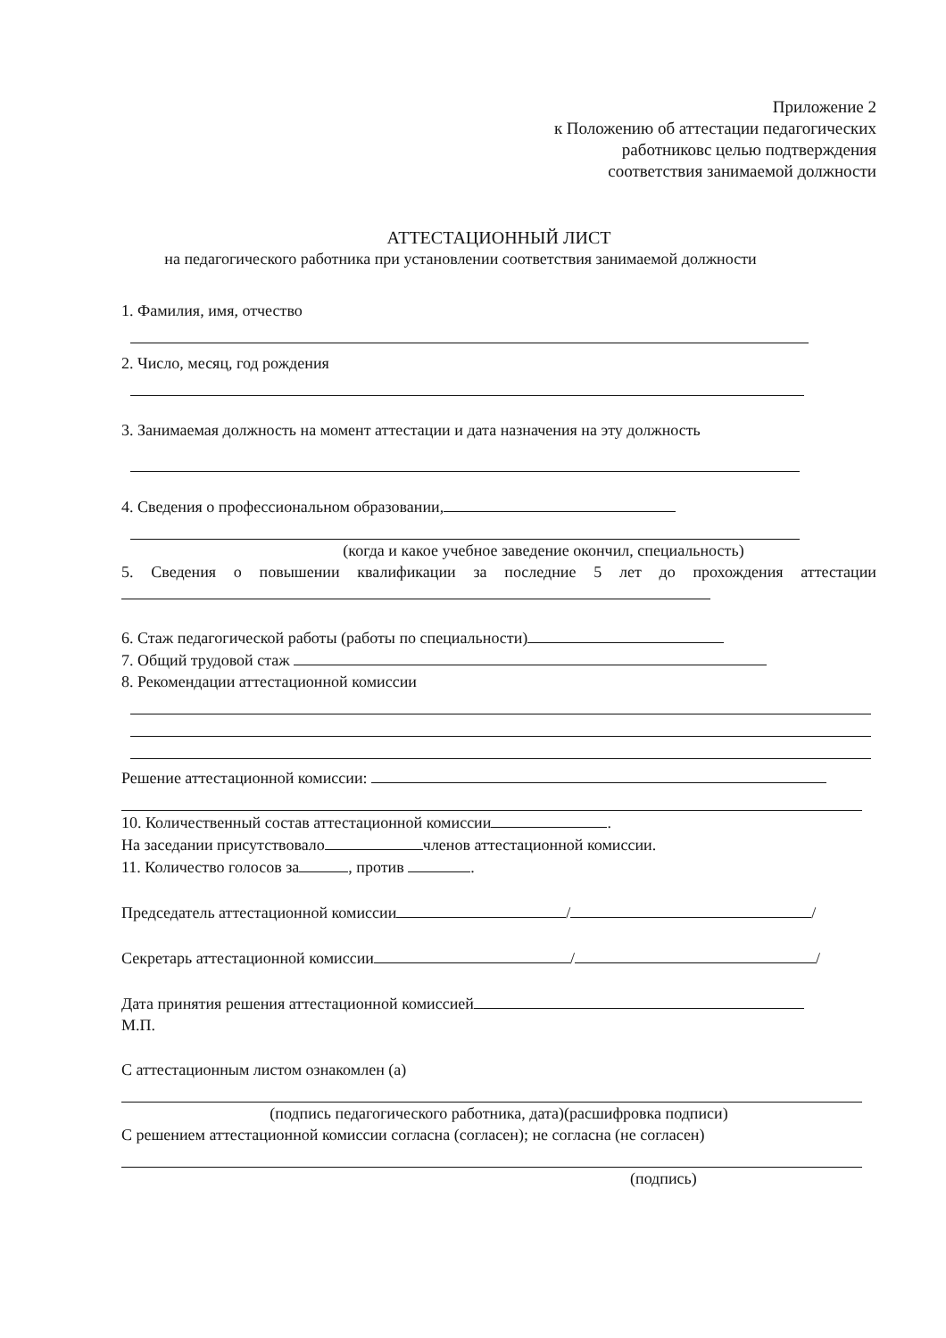Приложение 2
к Положению об аттестации педагогических
работниковс целью подтверждения
соответствия занимаемой должности
АТТЕСТАЦИОННЫЙ ЛИСТ
на педагогического работника при установлении соответствия занимаемой должности
1. Фамилия, имя, отчество
2. Число, месяц, год рождения
3. Занимаемая должность на момент аттестации и дата назначения на эту должность
4. Сведения о профессиональном образовании,
(когда и какое учебное заведение окончил, специальность)
5. Сведения о повышении квалификации за последние 5 лет до прохождения аттестации
6. Стаж педагогической работы (работы по специальности)
7. Общий трудовой стаж
8. Рекомендации аттестационной комиссии
Решение аттестационной комиссии:
10. Количественный состав аттестационной комиссии .
На заседании присутствовало членов аттестационной комиссии.
11. Количество голосов за , против .
Председатель аттестационной комиссии / /
Секретарь аттестационной комиссии / /
Дата принятия решения аттестационной комиссией
М.П.
С аттестационным листом ознакомлен (а)
(подпись педагогического работника, дата)(расшифровка подписи)
С решением аттестационной комиссии согласна (согласен); не согласна (не согласен)
(подпись)